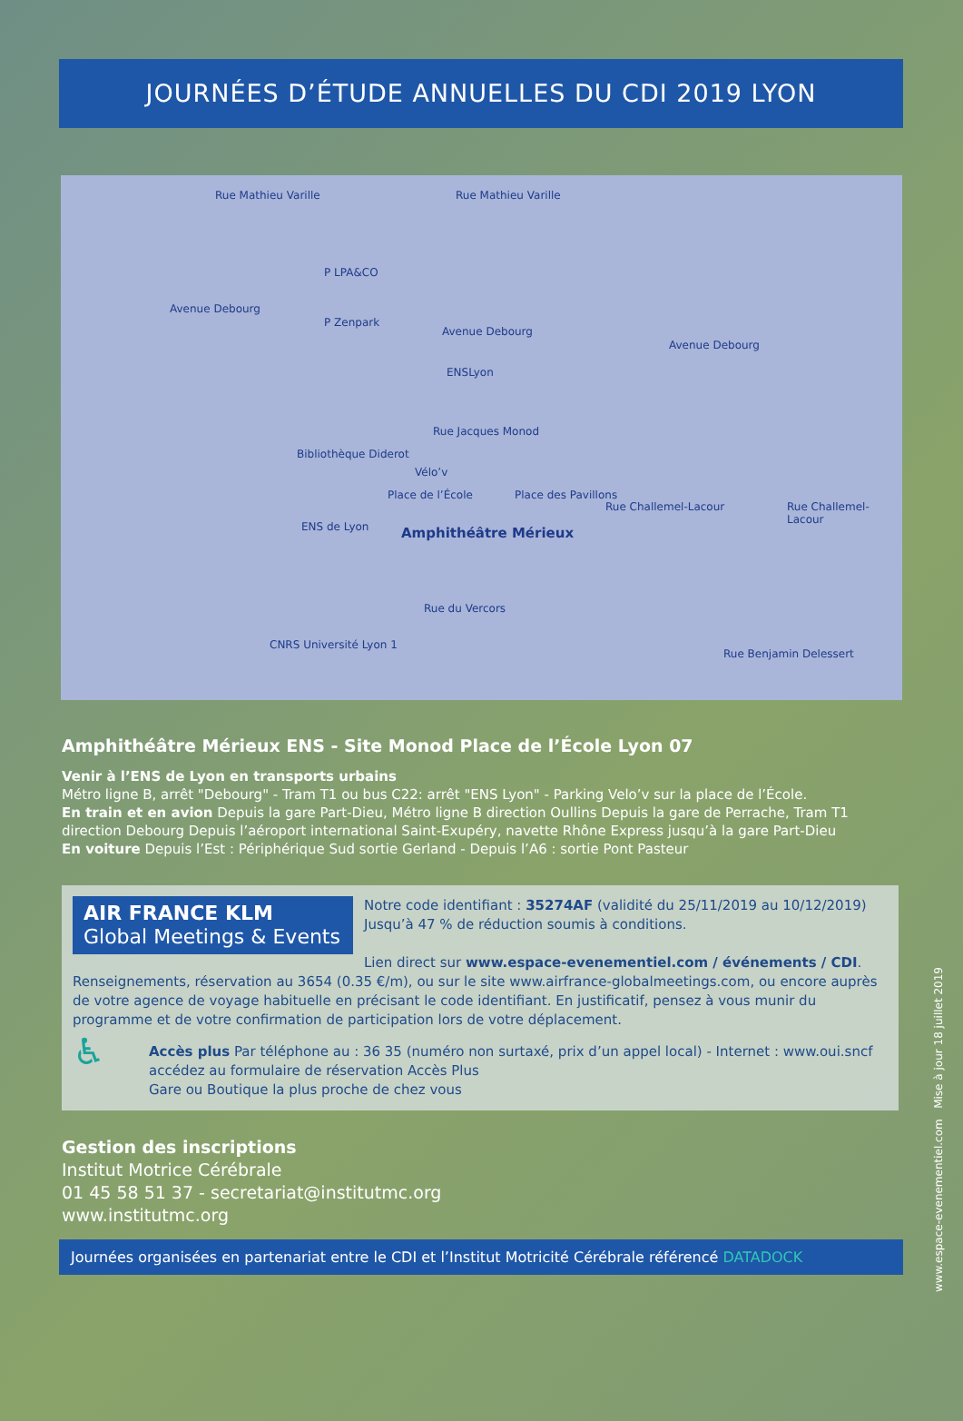JOURNÉES D’ÉTUDE ANNUELLES DU CDI 2019 LYON
Rue Mathieu Varille Rue Mathieu Varille
P LPA&CO
P Zenpark
Avenue Debourg
Avenue Debourg
Avenue Debourg
ENSLyon
Rue Jacques Monod
Bibliothèque Diderot
Vélo’v
Place de l’École Place des Pavillons
Rue Challemel-Lacour Rue Challemel-Lacour
ENS de Lyon Amphithéâtre Mérieux
Rue du Vercors
CNRS Université Lyon 1
Rue Benjamin Delessert
Amphithéâtre Mérieux ENS - Site Monod Place de l’École Lyon 07
Venir à l’ENS de Lyon en transports urbains
Métro ligne B, arrêt "Debourg" - Tram T1 ou bus C22: arrêt "ENS Lyon" - Parking Velo’v sur la place de l’École.
En train et en avion Depuis la gare Part-Dieu, Métro ligne B direction Oullins Depuis la gare de Perrache, Tram T1 direction Debourg Depuis l’aéroport international Saint-Exupéry, navette Rhône Express jusqu’à la gare Part-Dieu
En voiture Depuis l’Est : Périphérique Sud sortie Gerland - Depuis l’A6 : sortie Pont Pasteur
AIR FRANCE KLM
Global Meetings & Events
Notre code identifiant : 35274AF (validité du 25/11/2019 au 10/12/2019) Jusqu’à 47 % de réduction soumis à conditions.
Lien direct sur www.espace-evenementiel.com / événements / CDI. Renseignements, réservation au 3654 (0.35 €/m), ou sur le site www.airfrance-globalmeetings.com, ou encore auprès de votre agence de voyage habituelle en précisant le code identifiant. En justificatif, pensez à vous munir du programme et de votre confirmation de participation lors de votre déplacement.
♿
Accès plus Par téléphone au : 36 35 (numéro non surtaxé, prix d’un appel local) - Internet : www.oui.sncf
accédez au formulaire de réservation Accès Plus
Gare ou Boutique la plus proche de chez vous
Gestion des inscriptions
Institut Motrice Cérébrale
01 45 58 51 37 - secretariat@institutmc.org
www.institutmc.org
Journées organisées en partenariat entre le CDI et l’Institut Motricité Cérébrale référencé DATADOCK
www.espace-evenementiel.com Mise à jour 18 juillet 2019